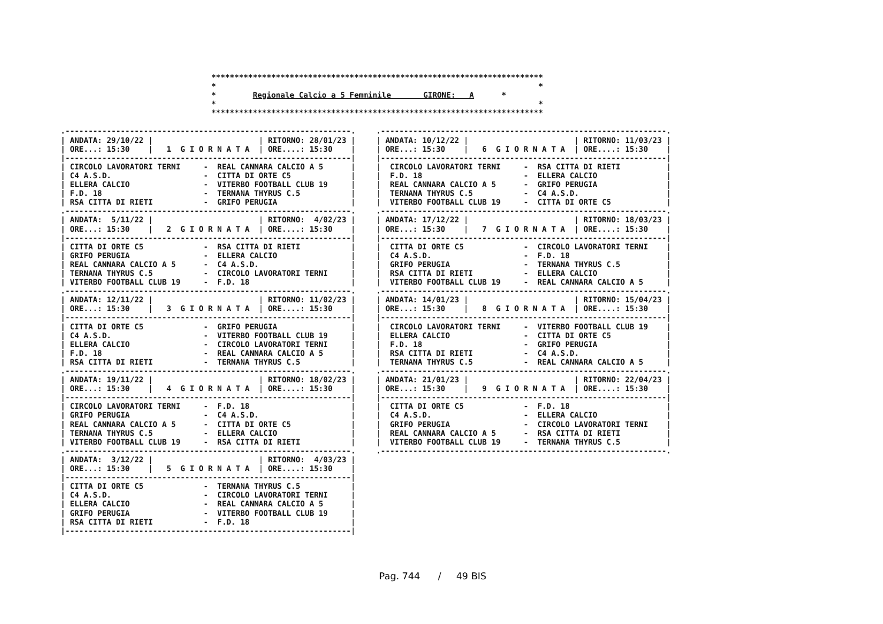************************************************************************
*                                                                      *
*        Regionale Calcio a 5 Femminile       GIRONE:   A      *       
*                                                                      *
************************************************************************
.--------------------------------------------------------------.
| ANDATA: 29/10/22 |                       | RITORNO: 28/01/23 |
| ORE...: 15:30    |   1  G I O R N A T A  | ORE....: 15:30    |
|--------------------------------------------------------------|
| CIRCOLO LAVORATORI TERNI     -  REAL CANNARA CALCIO A 5      |
| C4 A.S.D.                    -  CITTA DI ORTE C5             |
| ELLERA CALCIO                -  VITERBO FOOTBALL CLUB 19     |
| F.D. 18                      -  TERNANA THYRUS C.5           |
| RSA CITTA DI RIETI           -  GRIFO PERUGIA                |
.--------------------------------------------------------------.
| ANDATA:  5/11/22 |                       | RITORNO:  4/02/23 |
| ORE...: 15:30    |   2  G I O R N A T A  | ORE....: 15:30    |
|--------------------------------------------------------------|
| CITTA DI ORTE C5             -  RSA CITTA DI RIETI           |
| GRIFO PERUGIA                -  ELLERA CALCIO                |
| REAL CANNARA CALCIO A 5      -  C4 A.S.D.                    |
| TERNANA THYRUS C.5           -  CIRCOLO LAVORATORI TERNI     |
| VITERBO FOOTBALL CLUB 19     -  F.D. 18                      |
.--------------------------------------------------------------.
| ANDATA: 12/11/22 |                       | RITORNO: 11/02/23 |
| ORE...: 15:30    |   3  G I O R N A T A  | ORE....: 15:30    |
|--------------------------------------------------------------|
| CITTA DI ORTE C5             -  GRIFO PERUGIA                |
| C4 A.S.D.                    -  VITERBO FOOTBALL CLUB 19     |
| ELLERA CALCIO                -  CIRCOLO LAVORATORI TERNI     |
| F.D. 18                      -  REAL CANNARA CALCIO A 5      |
| RSA CITTA DI RIETI           -  TERNANA THYRUS C.5           |
.--------------------------------------------------------------.
| ANDATA: 19/11/22 |                       | RITORNO: 18/02/23 |
| ORE...: 15:30    |   4  G I O R N A T A  | ORE....: 15:30    |
|--------------------------------------------------------------|
| CIRCOLO LAVORATORI TERNI     -  F.D. 18                      |
| GRIFO PERUGIA                -  C4 A.S.D.                    |
| REAL CANNARA CALCIO A 5      -  CITTA DI ORTE C5             |
| TERNANA THYRUS C.5           -  ELLERA CALCIO                |
| VITERBO FOOTBALL CLUB 19     -  RSA CITTA DI RIETI           |
.--------------------------------------------------------------.
| ANDATA:  3/12/22 |                       | RITORNO:  4/03/23 |
| ORE...: 15:30    |   5  G I O R N A T A  | ORE....: 15:30    |
|--------------------------------------------------------------|
| CITTA DI ORTE C5             -  TERNANA THYRUS C.5           |
| C4 A.S.D.                    -  CIRCOLO LAVORATORI TERNI     |
| ELLERA CALCIO                -  REAL CANNARA CALCIO A 5      |
| GRIFO PERUGIA                -  VITERBO FOOTBALL CLUB 19     |
| RSA CITTA DI RIETI           -  F.D. 18                      |
|--------------------------------------------------------------|
.--------------------------------------------------------------.
| ANDATA: 10/12/22 |                       | RITORNO: 11/03/23 |
| ORE...: 15:30    |   6  G I O R N A T A  | ORE....: 15:30    |
|--------------------------------------------------------------|
|  CIRCOLO LAVORATORI TERNI     -  RSA CITTA DI RIETI          |
|  F.D. 18                      -  ELLERA CALCIO               |
|  REAL CANNARA CALCIO A 5      -  GRIFO PERUGIA               |
|  TERNANA THYRUS C.5           -  C4 A.S.D.                   |
|  VITERBO FOOTBALL CLUB 19     -  CITTA DI ORTE C5            |
.--------------------------------------------------------------.
| ANDATA: 17/12/22 |                       | RITORNO: 18/03/23 |
| ORE...: 15:30    |   7  G I O R N A T A  | ORE....: 15:30    |
|--------------------------------------------------------------|
|  CITTA DI ORTE C5             -  CIRCOLO LAVORATORI TERNI    |
|  C4 A.S.D.                    -  F.D. 18                     |
|  GRIFO PERUGIA                -  TERNANA THYRUS C.5          |
|  RSA CITTA DI RIETI           -  ELLERA CALCIO               |
|  VITERBO FOOTBALL CLUB 19     -  REAL CANNARA CALCIO A 5     |
.--------------------------------------------------------------.
| ANDATA: 14/01/23 |                       | RITORNO: 15/04/23 |
| ORE...: 15:30    |   8  G I O R N A T A  | ORE....: 15:30    |
|--------------------------------------------------------------|
|  CIRCOLO LAVORATORI TERNI     -  VITERBO FOOTBALL CLUB 19    |
|  ELLERA CALCIO                -  CITTA DI ORTE C5            |
|  F.D. 18                      -  GRIFO PERUGIA               |
|  RSA CITTA DI RIETI           -  C4 A.S.D.                   |
|  TERNANA THYRUS C.5           -  REAL CANNARA CALCIO A 5     |
.--------------------------------------------------------------.
| ANDATA: 21/01/23 |                       | RITORNO: 22/04/23 |
| ORE...: 15:30    |   9  G I O R N A T A  | ORE....: 15:30    |
|--------------------------------------------------------------|
|  CITTA DI ORTE C5             -  F.D. 18                     |
|  C4 A.S.D.                    -  ELLERA CALCIO               |
|  GRIFO PERUGIA                -  CIRCOLO LAVORATORI TERNI    |
|  REAL CANNARA CALCIO A 5      -  RSA CITTA DI RIETI          |
|  VITERBO FOOTBALL CLUB 19     -  TERNANA THYRUS C.5          |
.--------------------------------------------------------------.
Pag. 744 / 49 BIS